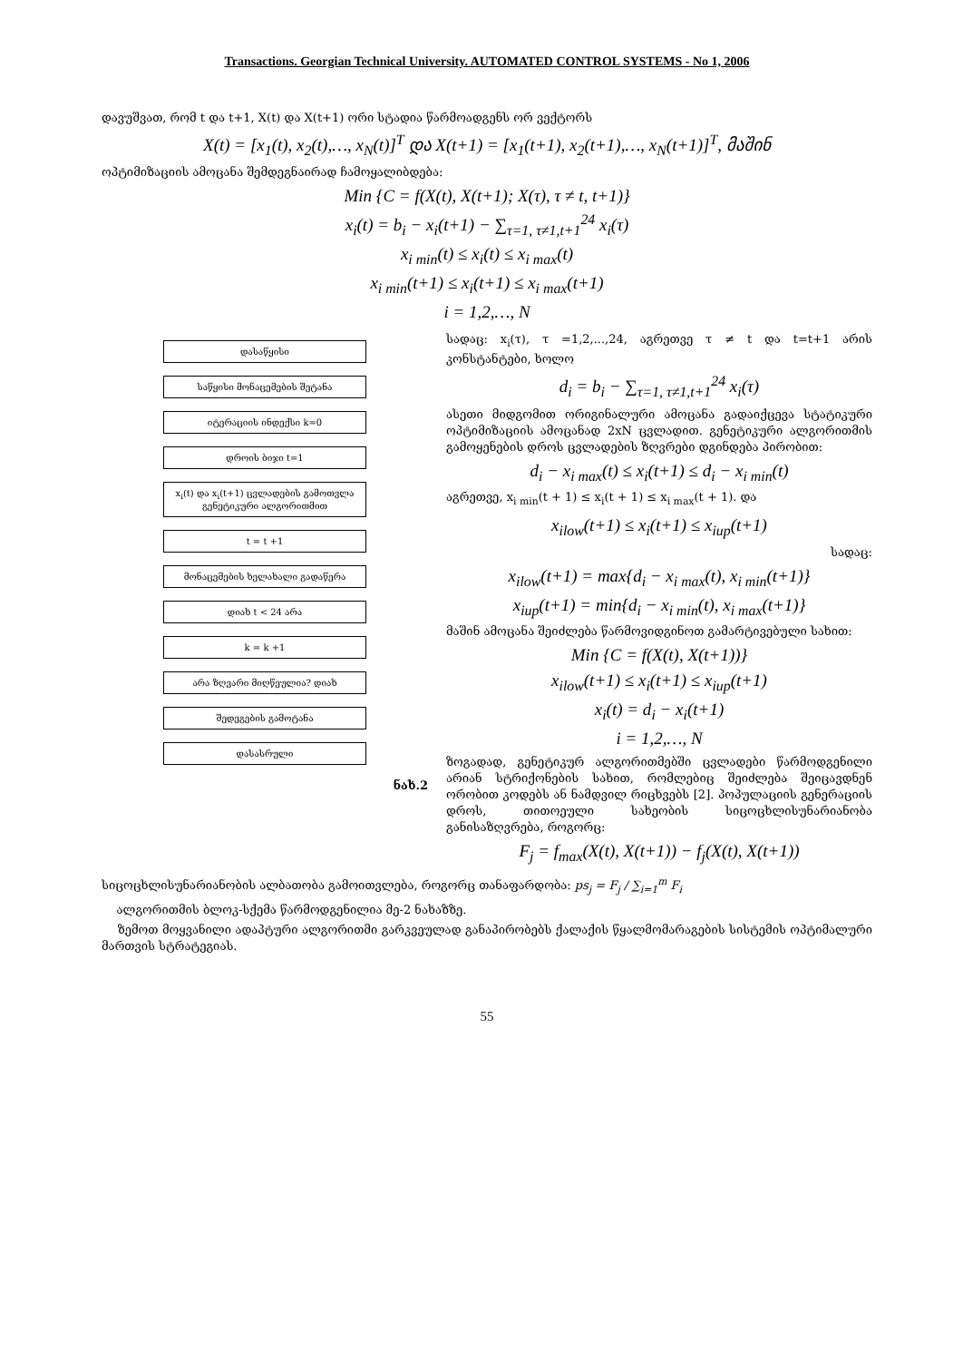Transactions. Georgian Technical University. AUTOMATED CONTROL SYSTEMS - No 1, 2006
დავუშვათ, რომ t და t+1, X(t) და X(t+1) ორი სტადია წარმოადგენს ორ ვექტორს
X(t) = [x<sub>1</sub>(t), x<sub>2</sub>(t),…, x<sub>N</sub>(t)]<sup>T</sup> და X(t+1) = [x<sub>1</sub>(t+1), x<sub>2</sub>(t+1),…, x<sub>N</sub>(t+1)]<sup>T</sup>, მაშინ
ოპტიმიზაციის ამოცანა შემდეგნაირად ჩამოყალიბდება:
Min {C = f(X(t), X(t+1); X(τ), τ ≠ t, t+1)}
x<sub>i</sub>(t) = b<sub>i</sub> − x<sub>i</sub>(t+1) − ∑<sub>τ=1, τ≠1,t+1</sub><sup>24</sup> x<sub>i</sub>(τ)
x<sub>i min</sub>(t) ≤ x<sub>i</sub>(t) ≤ x<sub>i max</sub>(t)
x<sub>i min</sub>(t+1) ≤ x<sub>i</sub>(t+1) ≤ x<sub>i max</sub>(t+1)
i = 1,2,…, N
დასაწყისი
საწყისი მონაცემების შეტანა
იტერაციის ინდექსი k=0
დროის ბიჯი t=1
x<sub>i</sub>(t) და x<sub>i</sub>(t+1) ცვლადების გამოთვლა გენეტიკური ალგორითმით
t = t +1
მონაცემების ხელახალი გადაწერა
დიახ t < 24 არა
k = k +1
არა ზღვარი მიღწეულია? დიახ
შედეგების გამოტანა
დასასრული
ნახ.2
სადაც: x<sub>i</sub>(τ), τ =1,2,...,24, აგრეთვე τ ≠ t და t=t+1 არის კონსტანტები, ხოლო
d<sub>i</sub> = b<sub>i</sub> − ∑<sub>τ=1, τ≠1,t+1</sub><sup>24</sup> x<sub>i</sub>(τ)
ასეთი მიდგომით ორიგინალური ამოცანა გადაიქცევა სტატიკური ოპტიმიზაციის ამოცანად 2xN ცვლადით. გენეტიკური ალგორითმის გამოყენების დროს ცვლადების ზღვრები დგინდება პირობით:
d<sub>i</sub> − x<sub>i max</sub>(t) ≤ x<sub>i</sub>(t+1) ≤ d<sub>i</sub> − x<sub>i min</sub>(t)
აგრეთვე, x<sub>i min</sub>(t + 1) ≤ x<sub>i</sub>(t + 1) ≤ x<sub>i max</sub>(t + 1). და
x<sub>ilow</sub>(t+1) ≤ x<sub>i</sub>(t+1) ≤ x<sub>iup</sub>(t+1)
სადაც:
x<sub>ilow</sub>(t+1) = max{d<sub>i</sub> − x<sub>i max</sub>(t), x<sub>i min</sub>(t+1)}
x<sub>iup</sub>(t+1) = min{d<sub>i</sub> − x<sub>i min</sub>(t), x<sub>i max</sub>(t+1)}
მაშინ ამოცანა შეიძლება წარმოვიდგინოთ გამარტივებული სახით:
Min {C = f(X(t), X(t+1))}
x<sub>ilow</sub>(t+1) ≤ x<sub>i</sub>(t+1) ≤ x<sub>iup</sub>(t+1)
x<sub>i</sub>(t) = d<sub>i</sub> − x<sub>i</sub>(t+1)
i = 1,2,…, N
ზოგადად, გენეტიკურ ალგორითმებში ცვლადები წარმოდგენილი არიან სტრიქონების სახით, რომლებიც შეიძლება შეიცავდნენ ორობით კოდებს ან ნამდვილ რიცხვებს [2]. პოპულაციის გენერაციის დროს, თითოეული სახეობის სიცოცხლისუნარიანობა განისაზღვრება, როგორც:
F<sub>j</sub> = f<sub>max</sub>(X(t), X(t+1)) − f<sub>j</sub>(X(t), X(t+1))
სიცოცხლისუნარიანობის ალბათობა გამოითვლება, როგორც თანაფარდობა: ps<sub>j</sub> = F<sub>j</sub> / ∑<sub>i=1</sub><sup>m</sup> F<sub>i</sub>
ალგორითმის ბლოკ-სქემა წარმოდგენილია მე-2 ნახაზზე.
ზემოთ მოყვანილი ადაპტური ალგორითმი გარკვეულად განაპირობებს ქალაქის წყალმომარაგების სისტემის ოპტიმალური მართვის სტრატეგიას.
55